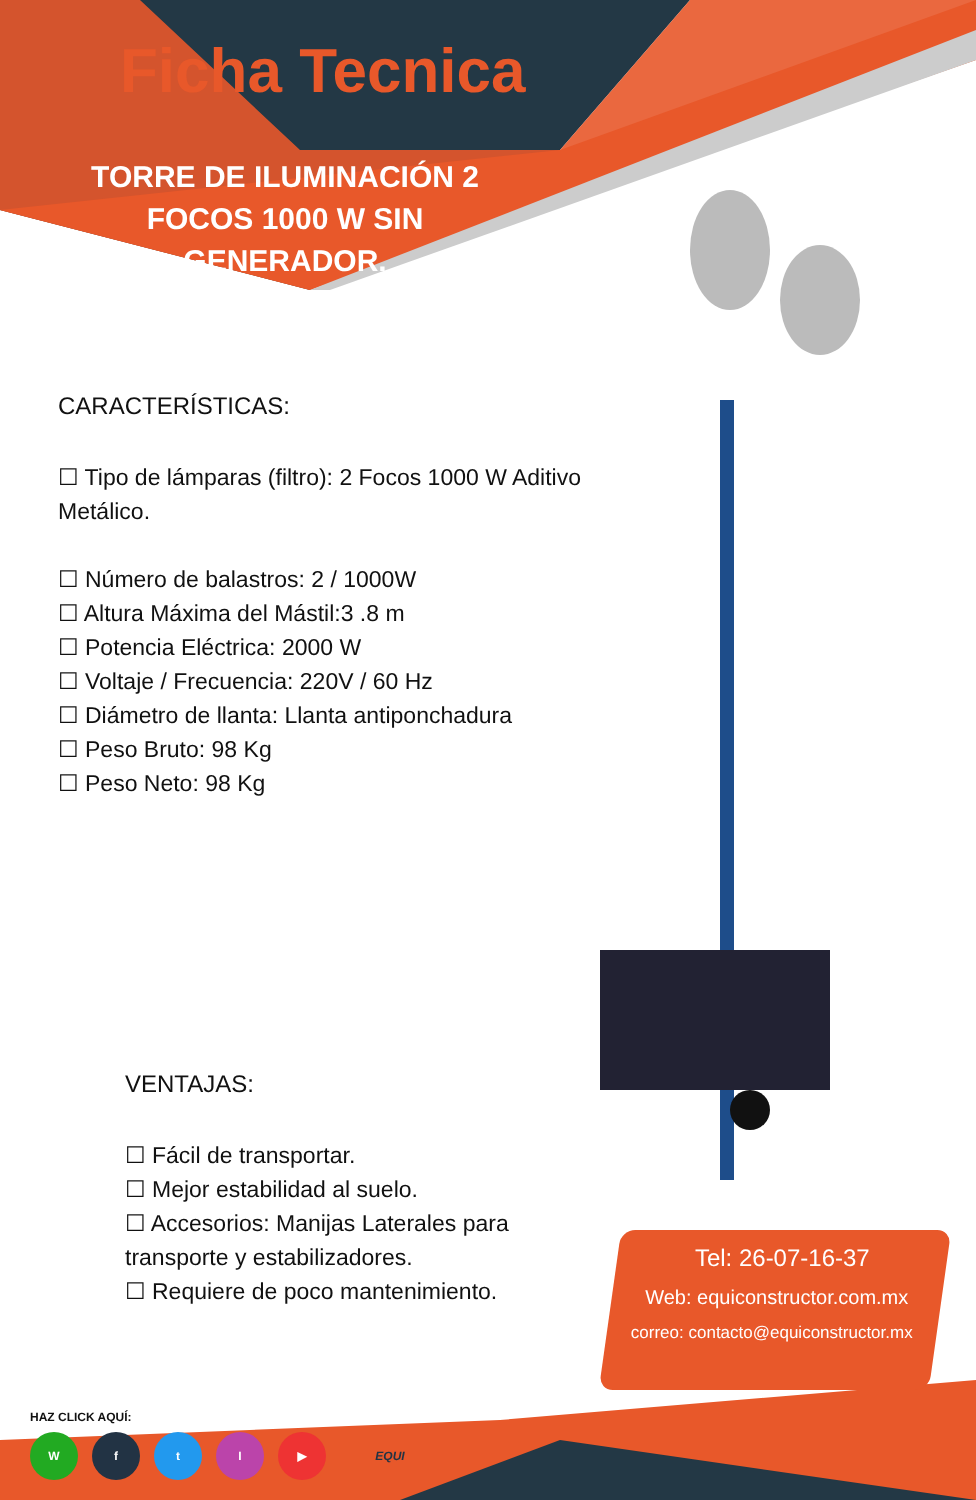Ficha Tecnica
TORRE DE ILUMINACIÓN 2 FOCOS 1000 W SIN GENERADOR.
CARACTERÍSTICAS:
☐ Tipo de lámparas (filtro): 2 Focos 1000 W Aditivo Metálico.
☐ Número de balastros: 2 / 1000W
☐ Altura Máxima del Mástil:3 .8 m
☐ Potencia Eléctrica: 2000 W
☐ Voltaje / Frecuencia: 220V / 60 Hz
☐ Diámetro de llanta: Llanta antiponchadura
☐ Peso Bruto: 98 Kg
☐ Peso Neto: 98 Kg
VENTAJAS:
☐ Fácil de transportar.
☐ Mejor estabilidad al suelo.
☐ Accesorios: Manijas Laterales para transporte y estabilizadores.
☐ Requiere de poco mantenimiento.
Tel: 26-07-16-37
Web: equiconstructor.com.mx
correo: contacto@equiconstructor.mx
HAZ CLICK AQUÍ:
WftI ▶ EQUI